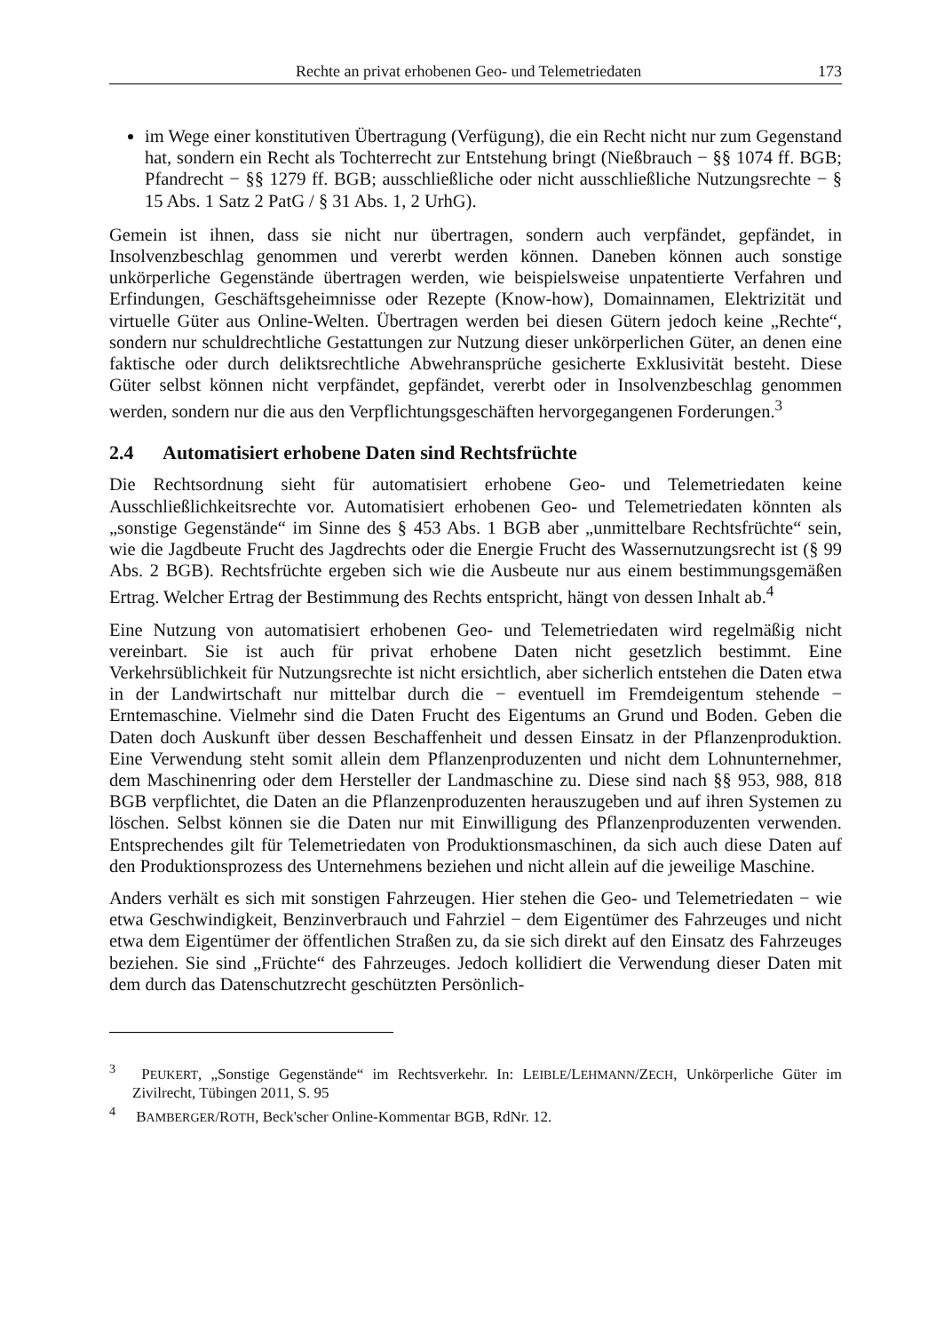Rechte an privat erhobenen Geo- und Telemetriedaten 173
im Wege einer konstitutiven Übertragung (Verfügung), die ein Recht nicht nur zum Gegenstand hat, sondern ein Recht als Tochterrecht zur Entstehung bringt (Nießbrauch − §§ 1074 ff. BGB; Pfandrecht − §§ 1279 ff. BGB; ausschließliche oder nicht ausschließliche Nutzungsrechte − § 15 Abs. 1 Satz 2 PatG / § 31 Abs. 1, 2 UrhG).
Gemein ist ihnen, dass sie nicht nur übertragen, sondern auch verpfändet, gepfändet, in Insolvenzbeschlag genommen und vererbt werden können. Daneben können auch sonstige unkörperliche Gegenstände übertragen werden, wie beispielsweise unpatentierte Verfahren und Erfindungen, Geschäftsgeheimnisse oder Rezepte (Know-how), Domainnamen, Elektrizität und virtuelle Güter aus Online-Welten. Übertragen werden bei diesen Gütern jedoch keine „Rechte“, sondern nur schuldrechtliche Gestattungen zur Nutzung dieser unkörperlichen Güter, an denen eine faktische oder durch deliktsrechtliche Abwehransprüche gesicherte Exklusivität besteht. Diese Güter selbst können nicht verpfändet, gepfändet, vererbt oder in Insolvenzbeschlag genommen werden, sondern nur die aus den Verpflichtungsgeschäften hervorgegangenen Forderungen.<sup>3</sup>
2.4 Automatisiert erhobene Daten sind Rechtsfrüchte
Die Rechtsordnung sieht für automatisiert erhobene Geo- und Telemetriedaten keine Ausschließlichkeitsrechte vor. Automatisiert erhobenen Geo- und Telemetriedaten könnten als „sonstige Gegenstände“ im Sinne des § 453 Abs. 1 BGB aber „unmittelbare Rechtsfrüchte“ sein, wie die Jagdbeute Frucht des Jagdrechts oder die Energie Frucht des Wassernutzungsrecht ist (§ 99 Abs. 2 BGB). Rechtsfrüchte ergeben sich wie die Ausbeute nur aus einem bestimmungsgemäßen Ertrag. Welcher Ertrag der Bestimmung des Rechts entspricht, hängt von dessen Inhalt ab.<sup>4</sup>
Eine Nutzung von automatisiert erhobenen Geo- und Telemetriedaten wird regelmäßig nicht vereinbart. Sie ist auch für privat erhobene Daten nicht gesetzlich bestimmt. Eine Verkehrsüblichkeit für Nutzungsrechte ist nicht ersichtlich, aber sicherlich entstehen die Daten etwa in der Landwirtschaft nur mittelbar durch die − eventuell im Fremdeigentum stehende − Erntemaschine. Vielmehr sind die Daten Frucht des Eigentums an Grund und Boden. Geben die Daten doch Auskunft über dessen Beschaffenheit und dessen Einsatz in der Pflanzenproduktion. Eine Verwendung steht somit allein dem Pflanzenproduzenten und nicht dem Lohnunternehmer, dem Maschinenring oder dem Hersteller der Landmaschine zu. Diese sind nach §§ 953, 988, 818 BGB verpflichtet, die Daten an die Pflanzenproduzenten herauszugeben und auf ihren Systemen zu löschen. Selbst können sie die Daten nur mit Einwilligung des Pflanzenproduzenten verwenden. Entsprechendes gilt für Telemetriedaten von Produktionsmaschinen, da sich auch diese Daten auf den Produktionsprozess des Unternehmens beziehen und nicht allein auf die jeweilige Maschine.
Anders verhält es sich mit sonstigen Fahrzeugen. Hier stehen die Geo- und Telemetriedaten − wie etwa Geschwindigkeit, Benzinverbrauch und Fahrziel − dem Eigentümer des Fahrzeuges und nicht etwa dem Eigentümer der öffentlichen Straßen zu, da sie sich direkt auf den Einsatz des Fahrzeuges beziehen. Sie sind „Früchte“ des Fahrzeuges. Jedoch kollidiert die Verwendung dieser Daten mit dem durch das Datenschutzrecht geschützten Persönlich-
<sup>3</sup> PEUKERT, „Sonstige Gegenstände“ im Rechtsverkehr. In: LEIBLE/LEHMANN/ZECH, Unkörperliche Güter im Zivilrecht, Tübingen 2011, S. 95
<sup>4</sup> BAMBERGER/ROTH, Beck'scher Online-Kommentar BGB, RdNr. 12.